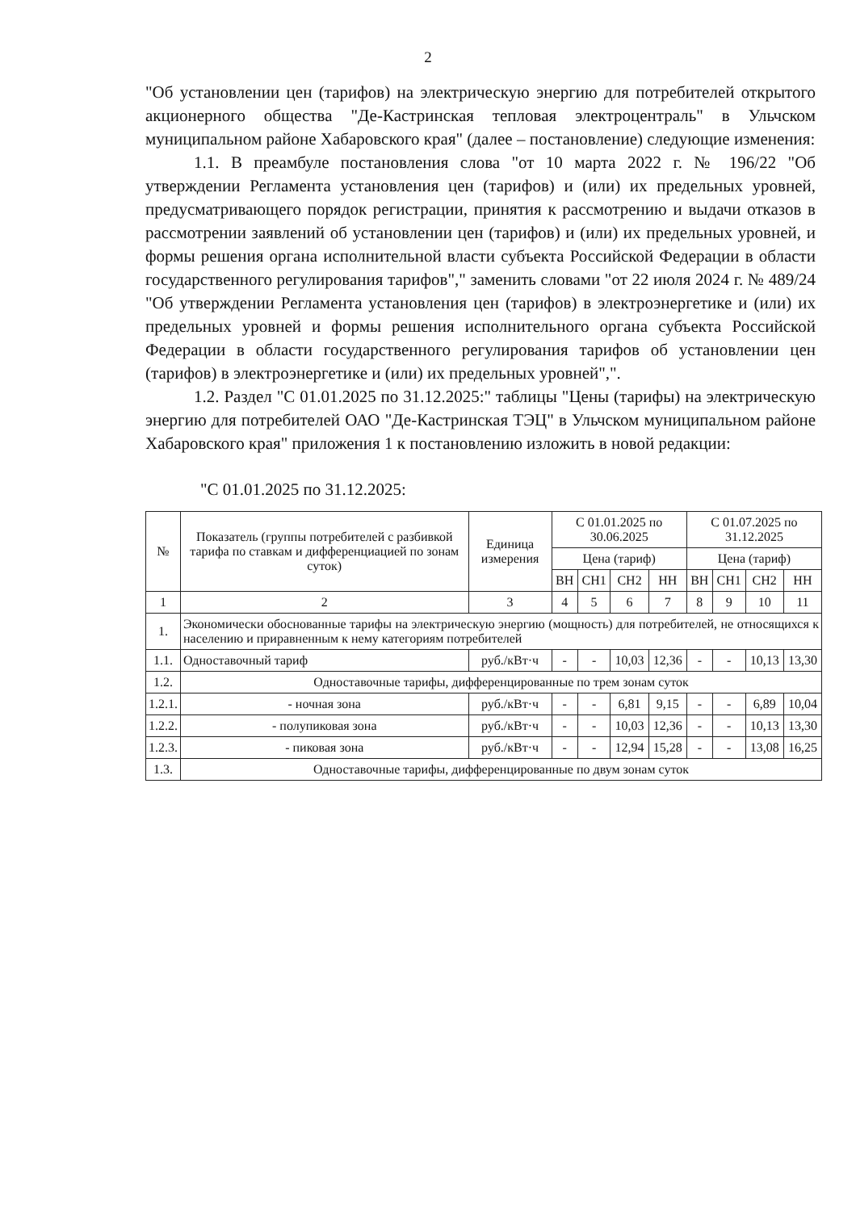2
"Об установлении цен (тарифов) на электрическую энергию для потребителей открытого акционерного общества "Де-Кастринская тепловая электроцентраль" в Ульчском муниципальном районе Хабаровского края" (далее – постановление) следующие изменения:
1.1. В преамбуле постановления слова "от 10 марта 2022 г. № 196/22 "Об утверждении Регламента установления цен (тарифов) и (или) их предельных уровней, предусматривающего порядок регистрации, принятия к рассмотрению и выдачи отказов в рассмотрении заявлений об установлении цен (тарифов) и (или) их предельных уровней, и формы решения органа исполнительной власти субъекта Российской Федерации в области государственного регулирования тарифов"," заменить словами "от 22 июля 2024 г. № 489/24 "Об утверждении Регламента установления цен (тарифов) в электроэнергетике и (или) их предельных уровней и формы решения исполнительного органа субъекта Российской Федерации в области государственного регулирования тарифов об установлении цен (тарифов) в электроэнергетике и (или) их предельных уровней",".
1.2. Раздел "С 01.01.2025 по 31.12.2025:" таблицы "Цены (тарифы) на электрическую энергию для потребителей ОАО "Де-Кастринская ТЭЦ" в Ульчском муниципальном районе Хабаровского края" приложения 1 к постановлению изложить в новой редакции:
"С 01.01.2025 по 31.12.2025:
| № | Показатель (группы потребителей с разбивкой тарифа по ставкам и дифференциацией по зонам суток) | Единица измерения | С 01.01.2025 по 30.06.2025 | | | | С 01.07.2025 по 31.12.2025 | | | |
| --- | --- | --- | --- | --- | --- | --- | --- | --- | --- | --- |
| | | | Цена (тариф) | | | | Цена (тариф) | | | |
| | | | ВН | СН1 | СН2 | НН | ВН | СН1 | СН2 | НН |
| 1 | 2 | 3 | 4 | 5 | 6 | 7 | 8 | 9 | 10 | 11 |
| 1. | Экономически обоснованные тарифы на электрическую энергию (мощность) для потребителей, не относящихся к населению и приравненным к нему категориям потребителей | | | | | | | | | |
| 1.1. | Одноставочный тариф | руб./кВт·ч | - | - | 10,03 | 12,36 | - | - | 10,13 | 13,30 |
| 1.2. | Одноставочные тарифы, дифференцированные по трем зонам суток | | | | | | | | | |
| 1.2.1. | - ночная зона | руб./кВт·ч | - | - | 6,81 | 9,15 | - | - | 6,89 | 10,04 |
| 1.2.2. | - полупиковая зона | руб./кВт·ч | - | - | 10,03 | 12,36 | - | - | 10,13 | 13,30 |
| 1.2.3. | - пиковая зона | руб./кВт·ч | - | - | 12,94 | 15,28 | - | - | 13,08 | 16,25 |
| 1.3. | Одноставочные тарифы, дифференцированные по двум зонам суток | | | | | | | | | |